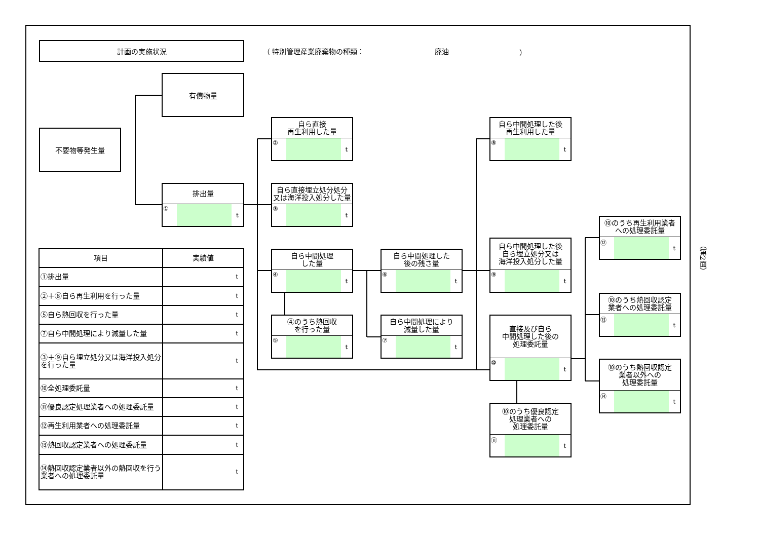計画の実施状況
（ 特別管理産業廃棄物の種類： 廃油 ）
有償物量
不要物等発生量
排出量
① t
自ら直接
再生利用した量
② t
自ら直接埋立処分処分
又は海洋投入処分した量
③ t
自ら中間処理
した量
④ t
④のうち熱回収
を行った量
⑤ t
自ら中間処理した
後の残さ量
⑥ t
自ら中間処理により
減量した量
⑦ t
自ら中間処理した後
再生利用した量
⑧ t
自ら中間処理した後
自ら埋立処分又は
海洋投入処分した量
⑨ t
直接及び自ら
中間処理した後の
処理委託量
⑩ t
⑩のうち優良認定
処理業者への
処理委託量
⑪ t
⑩のうち再生利用業者
への処理委託量
⑫ t
⑩のうち熱回収認定
業者への処理委託量
⑬ t
⑩のうち熱回収認定
業者以外への
処理委託量
⑭ t
| 項目 | 実績値 |
| --- | --- |
| ①排出量 | t |
| ②＋⑧自ら再生利用を行った量 | t |
| ⑤自ら熱回収を行った量 | t |
| ⑦自ら中間処理により減量した量 | t |
| ③＋⑨自ら埋立処分又は海洋投入処分を行った量 | t |
| ⑩全処理委託量 | t |
| ⑪優良認定処理業者への処理委託量 | t |
| ⑫再生利用業者への処理委託量 | t |
| ⑬熱回収認定業者への処理委託量 | t |
| ⑭熱回収認定業者以外の熱回収を行う業者への処理委託量 | t |
（第2面）